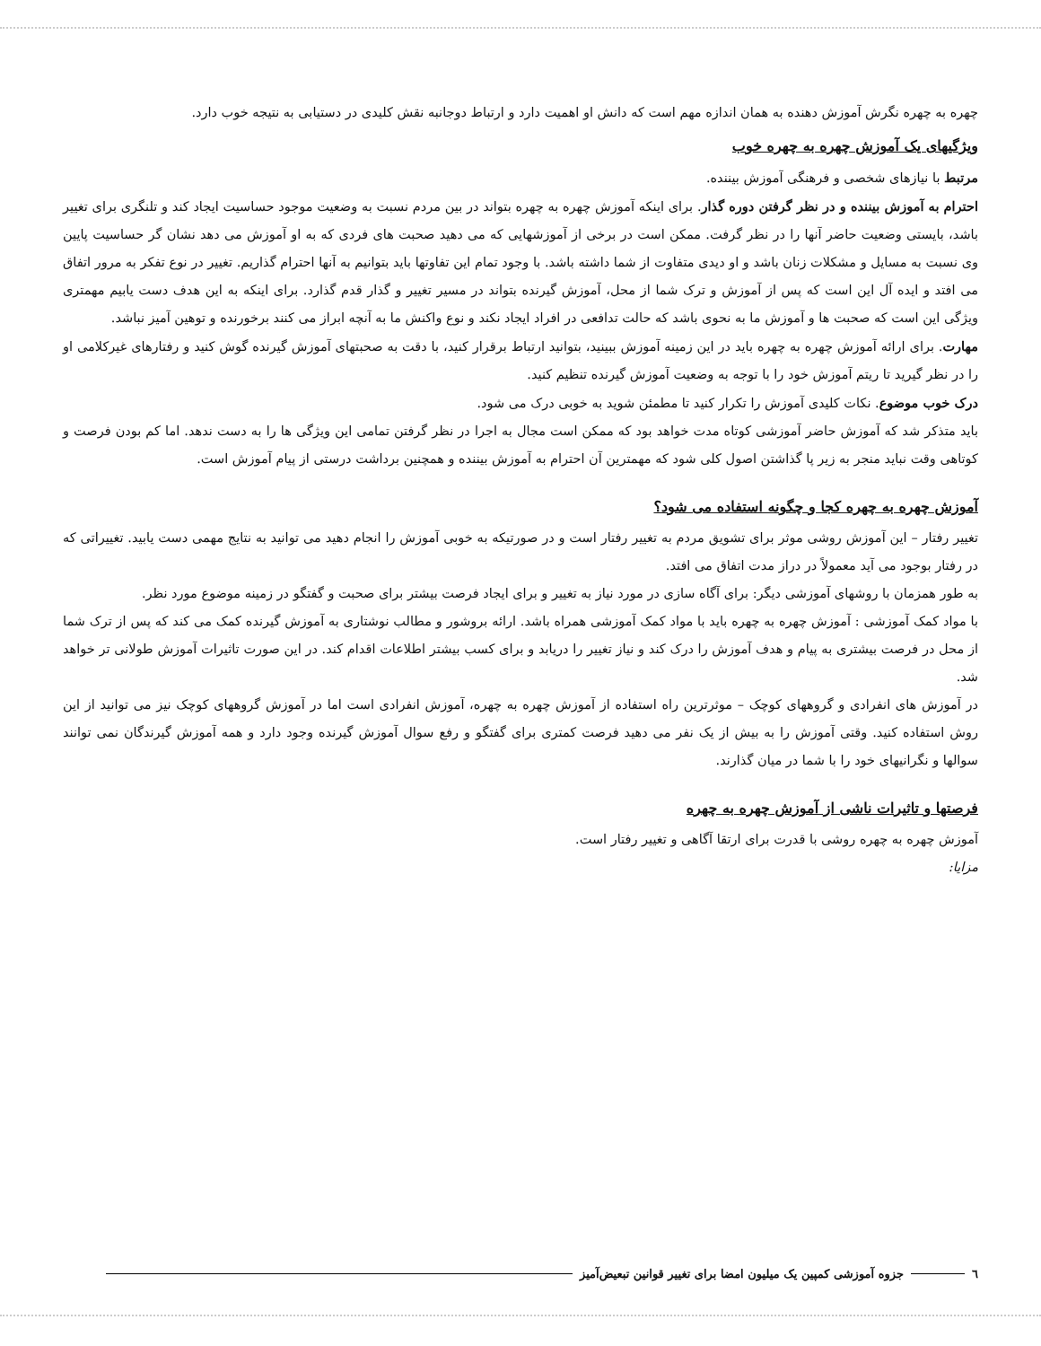چهره به چهره نگرش آموزش دهنده به همان اندازه مهم است که دانش او اهمیت دارد و ارتباط دوجانبه نقش کلیدی در دستیابی به نتیجه خوب دارد.
ویژگیهای یک آموزش چهره به چهره خوب
مرتبط با نیازهای شخصی و فرهنگی آموزش بیننده.
احترام به آموزش بیننده و در نظر گرفتن دوره گذار. برای اینکه آموزش چهره به چهره بتواند در بین مردم نسبت به وضعیت موجود حساسیت ایجاد کند و تلنگری برای تغییر باشد، بایستی وضعیت حاضر آنها را در نظر گرفت. ممکن است در برخی از آموزشهایی که می دهید صحبت های فردی که به او آموزش می دهد نشان گر حساسیت پایین وی نسبت به مسایل و مشکلات زنان باشد و او دیدی متفاوت از شما داشته باشد. با وجود تمام این تفاوتها باید بتوانیم به آنها احترام گذاریم. تغییر در نوع تفکر به مرور اتفاق می افتد و ایده آل این است که پس از آموزش و ترک شما از محل، آموزش گیرنده بتواند در مسیر تغییر و گذار قدم گذارد. برای اینکه به این هدف دست یابیم مهمتری ویژگی این است که صحبت ها و آموزش ما به نحوی باشد که حالت تدافعی در افراد ایجاد نکند و نوع واکنش ما به آنچه ابراز می کنند برخورنده و توهین آمیز نباشد.
مهارت. برای ارائه آموزش چهره به چهره باید در این زمینه آموزش ببینید، بتوانید ارتباط برقرار کنید، با دقت به صحبتهای آموزش گیرنده گوش کنید و رفتارهای غیرکلامی او را در نظر گیرید تا ریتم آموزش خود را با توجه به وضعیت آموزش گیرنده تنظیم کنید.
درک خوب موضوع. نکات کلیدی آموزش را تکرار کنید تا مطمئن شوید به خوبی درک می شود.
باید متذکر شد که آموزش حاضر آموزشی کوتاه مدت خواهد بود که ممکن است مجال به اجرا در نظر گرفتن تمامی این ویژگی ها را به دست ندهد. اما کم بودن فرصت و کوتاهی وقت نباید منجر به زیر پا گذاشتن اصول کلی شود که مهمترین آن احترام به آموزش بیننده و همچنین برداشت درستی از پیام آموزش است.
آموزش چهره به چهره کجا و چگونه استفاده می شود؟
تغییر رفتار – این آموزش روشی موثر برای تشویق مردم به تغییر رفتار است و در صورتیکه به خوبی آموزش را انجام دهید می توانید به نتایج مهمی دست یابید. تغییراتی که در رفتار بوجود می آید معمولاً در دراز مدت اتفاق می افتد.
به طور همزمان با روشهای آموزشی دیگر: برای آگاه سازی در مورد نیاز به تغییر و برای ایجاد فرصت بیشتر برای صحبت و گفتگو در زمینه موضوع مورد نظر.
با مواد کمک آموزشی : آموزش چهره به چهره باید با مواد کمک آموزشی همراه باشد. ارائه بروشور و مطالب نوشتاری به آموزش گیرنده کمک می کند که پس از ترک شما از محل در فرصت بیشتری به پیام و هدف آموزش را درک کند و نیاز تغییر را دریابد و برای کسب بیشتر اطلاعات اقدام کند. در این صورت تاثیرات آموزش طولانی تر خواهد شد.
در آموزش های انفرادی و گروههای کوچک – موثرترین راه استفاده از آموزش چهره به چهره، آموزش انفرادی است اما در آموزش گروههای کوچک نیز می توانید از این روش استفاده کنید. وقتی آموزش را به بیش از یک نفر می دهید فرصت کمتری برای گفتگو و رفع سوال آموزش گیرنده وجود دارد و همه آموزش گیرندگان نمی توانند سوالها و نگرانیهای خود را با شما در میان گذارند.
فرصتها و تاثیرات ناشی از آموزش چهره به چهره
آموزش چهره به چهره روشی با قدرت برای ارتقا آگاهی و تغییر رفتار است.
مزایا:
٦ جزوه آموزشی کمپین یک میلیون امضا برای تغییر قوانین تبعیض‌آمیز